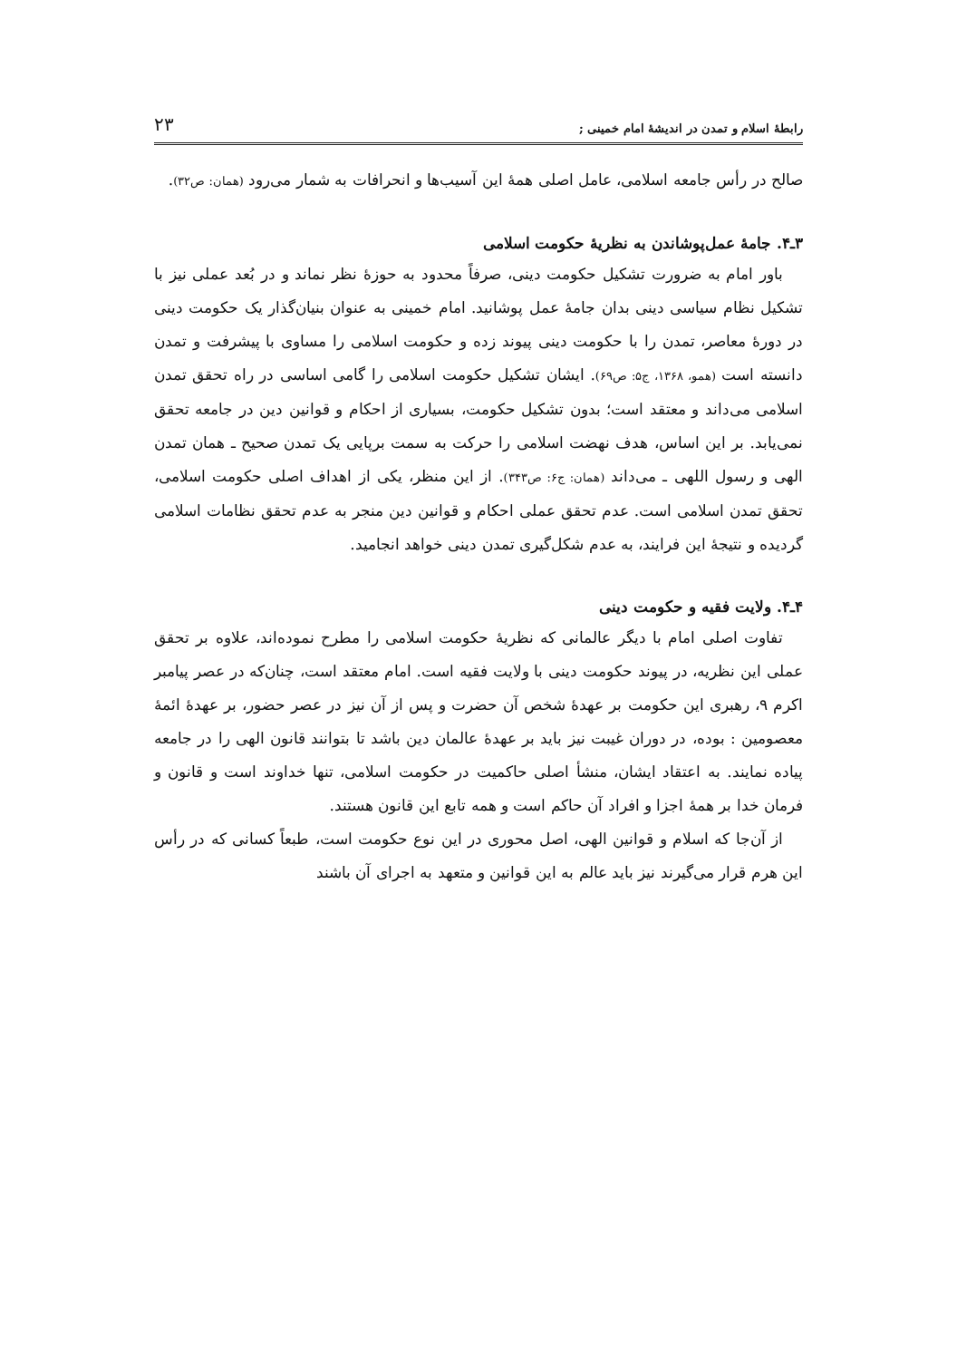رابطهٔ اسلام و تمدن در اندیشهٔ امام خمینی ; ۲۳
صالح در رأس جامعه اسلامی، عامل اصلی همهٔ این آسیب‌ها و انحرافات به شمار می‌رود (همان: ص۳۲).
۳ـ۴. جامهٔ عمل‌پوشاندن به نظریهٔ حکومت اسلامی
باور امام به ضرورت تشکیل حکومت دینی، صرفاً محدود به حوزهٔ نظر نماند و در بُعد عملی نیز با تشکیل نظام سیاسی دینی بدان جامهٔ عمل پوشانید. امام خمینی به عنوان بنیان‌گذار یک حکومت دینی در دورهٔ معاصر، تمدن را با حکومت دینی پیوند زده و حکومت اسلامی را مساوی با پیشرفت و تمدن دانسته است (همو، ۱۳۶۸، ج۵: ص۶۹). ایشان تشکیل حکومت اسلامی را گامی اساسی در راه تحقق تمدن اسلامی می‌داند و معتقد است؛ بدون تشکیل حکومت، بسیاری از احکام و قوانین دین در جامعه تحقق نمی‌یابد. بر این اساس، هدف نهضت اسلامی را حرکت به سمت برپایی یک تمدن صحیح ـ همان تمدن الهی و رسول اللهی ـ می‌داند (همان: ج۶: ص۳۴۳). از این منظر، یکی از اهداف اصلی حکومت اسلامی، تحقق تمدن اسلامی است. عدم تحقق عملی احکام و قوانین دین منجر به عدم تحقق نظامات اسلامی گردیده و نتیجهٔ این فرایند، به عدم شکل‌گیری تمدن دینی خواهد انجامید.
۴ـ۴. ولایت فقیه و حکومت دینی
تفاوت اصلی امام با دیگر عالمانی که نظریهٔ حکومت اسلامی را مطرح نموده‌اند، علاوه بر تحقق عملی این نظریه، در پیوند حکومت دینی با ولایت فقیه است. امام معتقد است، چنان‌که در عصر پیامبر اکرم ۹، رهبری این حکومت بر عهدهٔ شخص آن حضرت و پس از آن نیز در عصر حضور، بر عهدهٔ ائمهٔ معصومین : بوده، در دوران غیبت نیز باید بر عهدهٔ عالمان دین باشد تا بتوانند قانون الهی را در جامعه پیاده نمایند. به اعتقاد ایشان، منشأ اصلی حاکمیت در حکومت اسلامی، تنها خداوند است و قانون و فرمان خدا بر همهٔ اجزا و افراد آن حاکم است و همه تابع این قانون هستند.
از آن‌جا که اسلام و قوانین الهی، اصل محوری در این نوع حکومت است، طبعاً کسانی که در رأس این هرم قرار می‌گیرند نیز باید عالم به این قوانین و متعهد به اجرای آن باشند